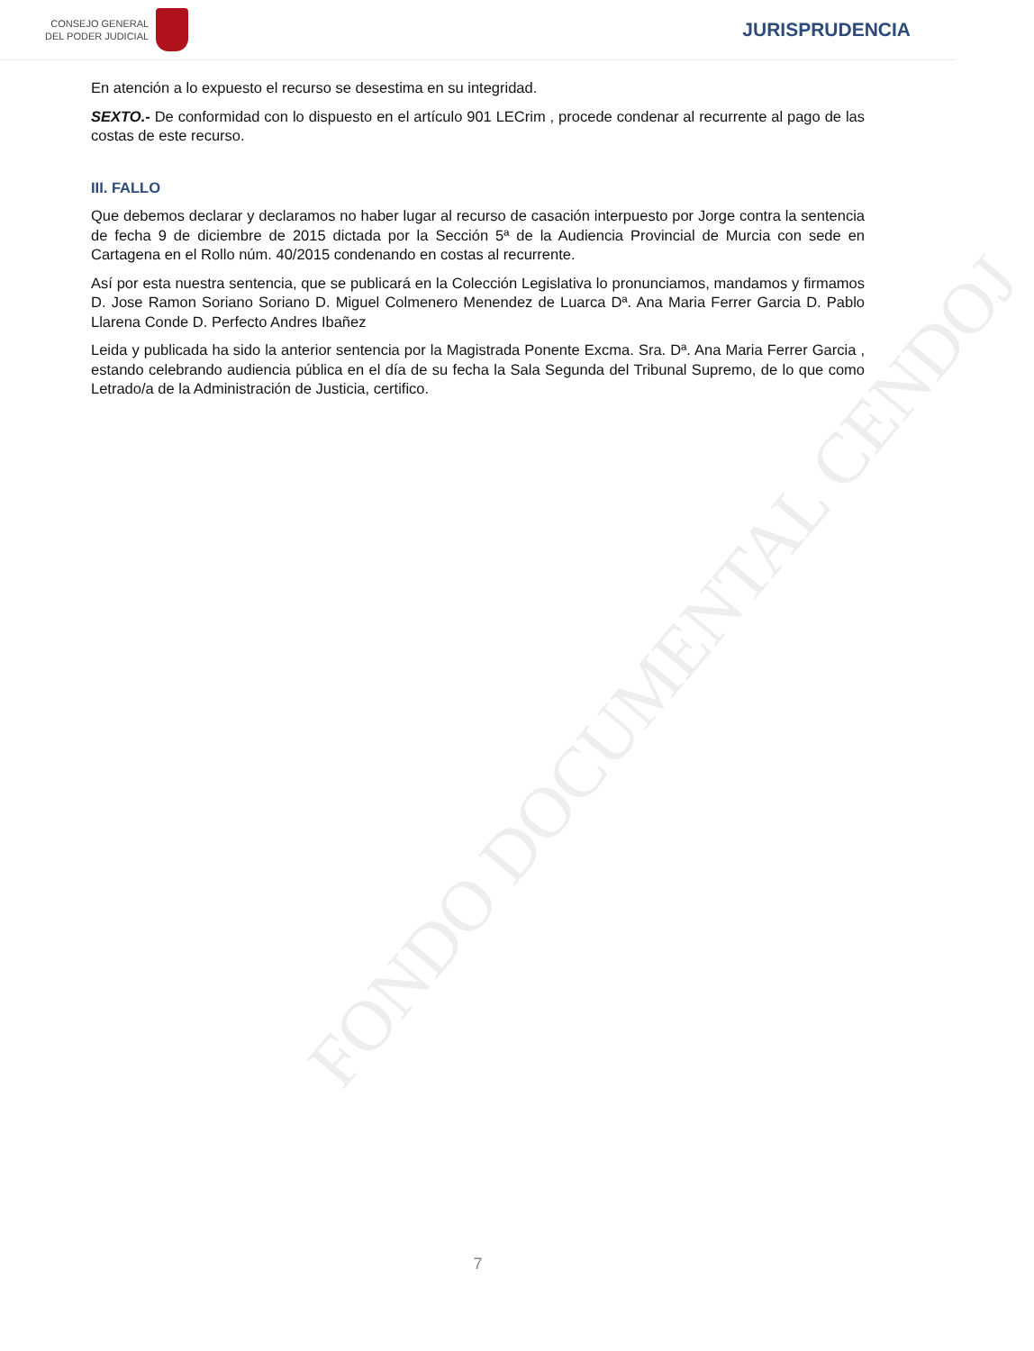CONSEJO GENERAL
DEL PODER JUDICIAL
JURISPRUDENCIA
En atención a lo expuesto el recurso se desestima en su integridad.
SEXTO.- De conformidad con lo dispuesto en el artículo 901 LECrim , procede condenar al recurrente al pago de las costas de este recurso.
III. FALLO
Que debemos declarar y declaramos no haber lugar al recurso de casación interpuesto por Jorge contra la sentencia de fecha 9 de diciembre de 2015 dictada por la Sección 5ª de la Audiencia Provincial de Murcia con sede en Cartagena en el Rollo núm. 40/2015 condenando en costas al recurrente.
Así por esta nuestra sentencia, que se publicará en la Colección Legislativa lo pronunciamos, mandamos y firmamos D. Jose Ramon Soriano Soriano D. Miguel Colmenero Menendez de Luarca Dª. Ana Maria Ferrer Garcia D. Pablo Llarena Conde D. Perfecto Andres Ibañez
Leida y publicada ha sido la anterior sentencia por la Magistrada Ponente Excma. Sra. Dª. Ana Maria Ferrer Garcia , estando celebrando audiencia pública en el día de su fecha la Sala Segunda del Tribunal Supremo, de lo que como Letrado/a de la Administración de Justicia, certifico.
FONDO DOCUMENTAL CENDOJ
7